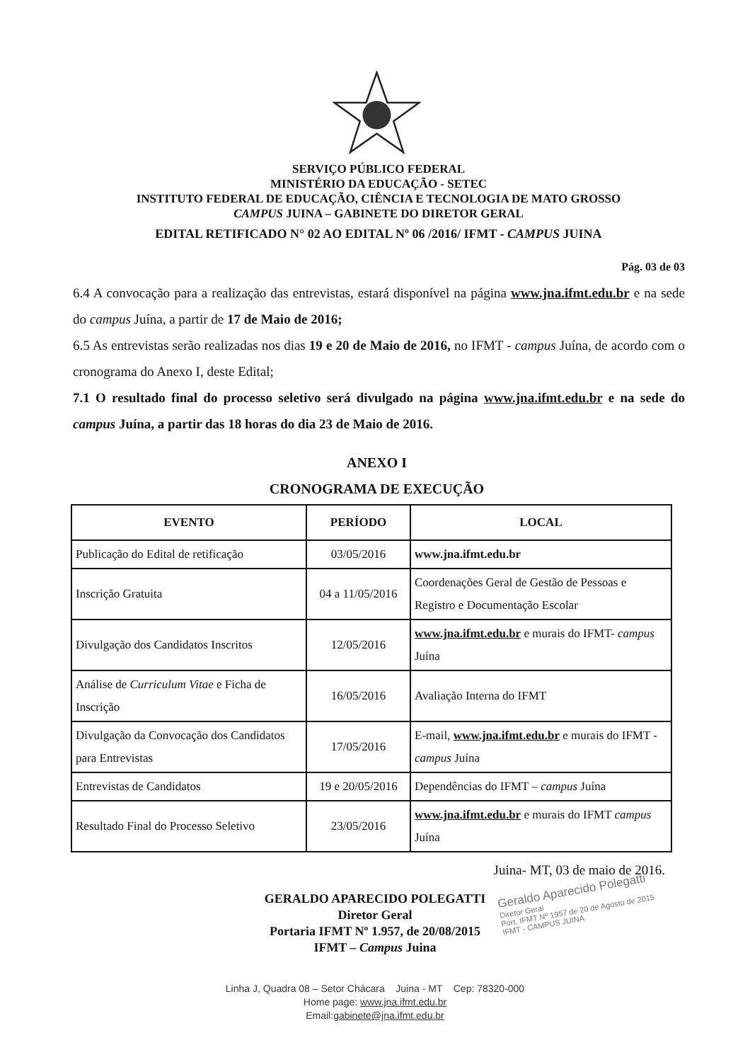SERVIÇO PÚBLICO FEDERAL
MINISTÉRIO DA EDUCAÇÃO - SETEC
INSTITUTO FEDERAL DE EDUCAÇÃO, CIÊNCIA E TECNOLOGIA DE MATO GROSSO
CAMPUS JUINA – GABINETE DO DIRETOR GERAL
EDITAL RETIFICADO N° 02 AO EDITAL Nº 06 /2016/ IFMT - CAMPUS JUINA
Pág. 03 de 03
6.4 A convocação para a realização das entrevistas, estará disponível na página www.jna.ifmt.edu.br e na sede do campus Juína, a partir de 17 de Maio de 2016;
6.5 As entrevistas serão realizadas nos dias 19 e 20 de Maio de 2016, no IFMT - campus Juína, de acordo com o cronograma do Anexo I, deste Edital;
7.1 O resultado final do processo seletivo será divulgado na página www.jna.ifmt.edu.br e na sede do campus Juína, a partir das 18 horas do dia 23 de Maio de 2016.
ANEXO I
CRONOGRAMA DE EXECUÇÃO
| EVENTO | PERÍODO | LOCAL |
| --- | --- | --- |
| Publicação do Edital de retificação | 03/05/2016 | www.jna.ifmt.edu.br |
| Inscrição Gratuita | 04 a 11/05/2016 | Coordenações Geral de Gestão de Pessoas e Registro e Documentação Escolar |
| Divulgação dos Candidatos Inscritos | 12/05/2016 | www.jna.ifmt.edu.br e murais do IFMT- campus Juína |
| Análise de Curriculum Vitae e Ficha de Inscrição | 16/05/2016 | Avaliação Interna do IFMT |
| Divulgação da Convocação dos Candidatos para Entrevistas | 17/05/2016 | E-mail, www.jna.ifmt.edu.br e murais do IFMT - campus Juína |
| Entrevistas de Candidatos | 19 e 20/05/2016 | Dependências do IFMT – campus Juína |
| Resultado Final do Processo Seletivo | 23/05/2016 | www.jna.ifmt.edu.br e murais do IFMT campus Juína |
Juina- MT, 03 de maio de 2016.
GERALDO APARECIDO POLEGATTI
Diretor Geral
Portaria IFMT Nº 1.957, de 20/08/2015
IFMT – Campus Juina
Geraldo Aparecido Polegatti
Diretor Geral
Port. IFMT Nº 1957 de 20 de Agosto de 2015
IFMT - CAMPUS JUINA
Linha J, Quadra 08 – Setor Chácara Juina - MT Cep: 78320-000
Home page: www.jna.ifmt.edu.br
Email:gabinete@jna.ifmt.edu.br